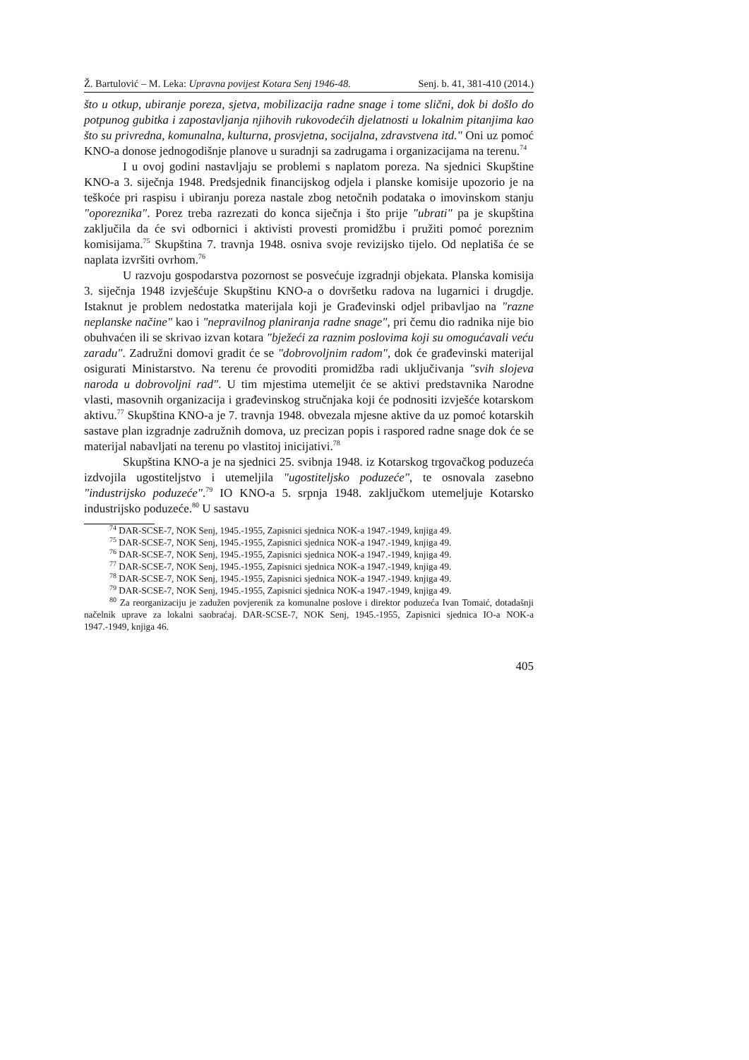Ž. Bartulović – M. Leka: Upravna povijest Kotara Senj 1946-48. Senj. b. 41, 381-410 (2014.)
što u otkup, ubiranje poreza, sjetva, mobilizacija radne snage i tome slični, dok bi došlo do potpunog gubitka i zapostavljanja njihovih rukovodećih djelatnosti u lokalnim pitanjima kao što su privredna, komunalna, kulturna, prosvjetna, socijalna, zdravstvena itd." Oni uz pomoć KNO-a donose jednogodišnje planove u suradnji sa zadrugama i organizacijama na terenu.<sup>74</sup>
I u ovoj godini nastavljaju se problemi s naplatom poreza. Na sjednici Skupštine KNO-a 3. siječnja 1948. Predsjednik financijskog odjela i planske komisije upozorio je na teškoće pri raspisu i ubiranju poreza nastale zbog netočnih podataka o imovinskom stanju "oporeznika". Porez treba razrezati do konca siječnja i što prije "ubrati" pa je skupština zaključila da će svi odbornici i aktivisti provesti promidžbu i pružiti pomoć poreznim komisijama.<sup>75</sup> Skupština 7. travnja 1948. osniva svoje revizijsko tijelo. Od neplatiša će se naplata izvršiti ovrhom.<sup>76</sup>
U razvoju gospodarstva pozornost se posvećuje izgradnji objekata. Planska komisija 3. siječnja 1948 izvješćuje Skupštinu KNO-a o dovršetku radova na lugarnici i drugdje. Istaknut je problem nedostatka materijala koji je Građevinski odjel pribavljao na "razne neplanske načine" kao i "nepravilnog planiranja radne snage", pri čemu dio radnika nije bio obuhvaćen ili se skrivao izvan kotara "bježeći za raznim poslovima koji su omogućavali veću zaradu". Zadružni domovi gradit će se "dobrovoljnim radom", dok će građevinski materijal osigurati Ministarstvo. Na terenu će provoditi promidžba radi uključivanja "svih slojeva naroda u dobrovoljni rad". U tim mjestima utemeljit će se aktivi predstavnika Narodne vlasti, masovnih organizacija i građevinskog stručnjaka koji će podnositi izvješće kotarskom aktivu.<sup>77</sup> Skupština KNO-a je 7. travnja 1948. obvezala mjesne aktive da uz pomoć kotarskih sastave plan izgradnje zadružnih domova, uz precizan popis i raspored radne snage dok će se materijal nabavljati na terenu po vlastitoj inicijativi.<sup>78</sup>
Skupština KNO-a je na sjednici 25. svibnja 1948. iz Kotarskog trgovačkog poduzeća izdvojila ugostiteljstvo i utemeljila "ugostiteljsko poduzeće", te osnovala zasebno "industrijsko poduzeće".<sup>79</sup> IO KNO-a 5. srpnja 1948. zaključkom utemeljuje Kotarsko industrijsko poduzeće.<sup>80</sup> U sastavu
<sup>74</sup> DAR-SCSE-7, NOK Senj, 1945.-1955, Zapisnici sjednica NOK-a 1947.-1949, knjiga 49.
<sup>75</sup> DAR-SCSE-7, NOK Senj, 1945.-1955, Zapisnici sjednica NOK-a 1947.-1949, knjiga 49.
<sup>76</sup> DAR-SCSE-7, NOK Senj, 1945.-1955, Zapisnici sjednica NOK-a 1947.-1949, knjiga 49.
<sup>77</sup> DAR-SCSE-7, NOK Senj, 1945.-1955, Zapisnici sjednica NOK-a 1947.-1949, knjiga 49.
<sup>78</sup> DAR-SCSE-7, NOK Senj, 1945.-1955, Zapisnici sjednica NOK-a 1947.-1949. knjiga 49.
<sup>79</sup> DAR-SCSE-7, NOK Senj, 1945.-1955, Zapisnici sjednica NOK-a 1947.-1949, knjiga 49.
<sup>80</sup> Za reorganizaciju je zadužen povjerenik za komunalne poslove i direktor poduzeća Ivan Tomaić, dotadašnji načelnik uprave za lokalni saobraćaj. DAR-SCSE-7, NOK Senj, 1945.-1955, Zapisnici sjednica IO-a NOK-a 1947.-1949, knjiga 46.
405